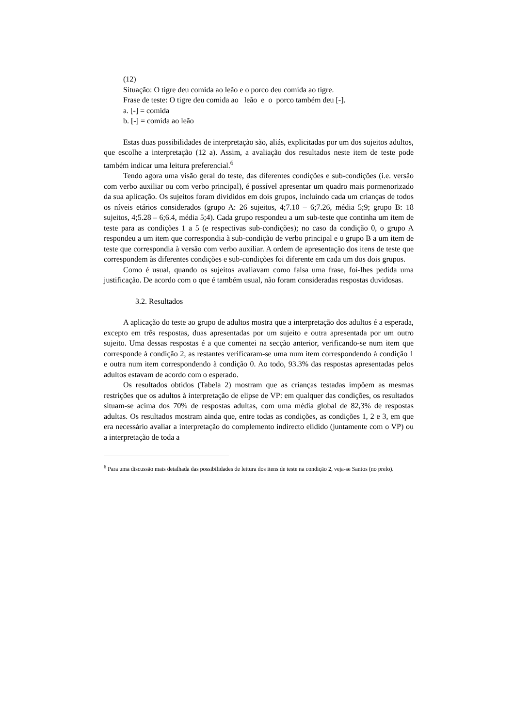(12)
Situação: O tigre deu comida ao leão e o porco deu comida ao tigre.
Frase de teste: O tigre deu comida ao leão e o porco também deu [-].
a. [-] = comida
b. [-] = comida ao leão
Estas duas possibilidades de interpretação são, aliás, explicitadas por um dos sujeitos adultos, que escolhe a interpretação (12 a). Assim, a avaliação dos resultados neste item de teste pode também indicar uma leitura preferencial.<sup>6</sup>
Tendo agora uma visão geral do teste, das diferentes condições e sub-condições (i.e. versão com verbo auxiliar ou com verbo principal), é possível apresentar um quadro mais pormenorizado da sua aplicação. Os sujeitos foram divididos em dois grupos, incluindo cada um crianças de todos os níveis etários considerados (grupo A: 26 sujeitos, 4;7.10 – 6;7.26, média 5;9; grupo B: 18 sujeitos, 4;5.28 – 6;6.4, média 5;4). Cada grupo respondeu a um sub-teste que continha um item de teste para as condições 1 a 5 (e respectivas sub-condições); no caso da condição 0, o grupo A respondeu a um item que correspondia à sub-condição de verbo principal e o grupo B a um item de teste que correspondia à versão com verbo auxiliar. A ordem de apresentação dos itens de teste que correspondem às diferentes condições e sub-condições foi diferente em cada um dos dois grupos.
Como é usual, quando os sujeitos avaliavam como falsa uma frase, foi-lhes pedida uma justificação. De acordo com o que é também usual, não foram consideradas respostas duvidosas.
3.2. Resultados
A aplicação do teste ao grupo de adultos mostra que a interpretação dos adultos é a esperada, excepto em três respostas, duas apresentadas por um sujeito e outra apresentada por um outro sujeito. Uma dessas respostas é a que comentei na secção anterior, verificando-se num item que corresponde à condição 2, as restantes verificaram-se uma num item correspondendo à condição 1 e outra num item correspondendo à condição 0. Ao todo, 93.3% das respostas apresentadas pelos adultos estavam de acordo com o esperado.
Os resultados obtidos (Tabela 2) mostram que as crianças testadas impõem as mesmas restrições que os adultos à interpretação de elipse de VP: em qualquer das condições, os resultados situam-se acima dos 70% de respostas adultas, com uma média global de 82,3% de respostas adultas. Os resultados mostram ainda que, entre todas as condições, as condições 1, 2 e 3, em que era necessário avaliar a interpretação do complemento indirecto elidido (juntamente com o VP) ou a interpretação de toda a
<sup>6</sup> Para uma discussão mais detalhada das possibilidades de leitura dos itens de teste na condição 2, veja-se Santos (no prelo).